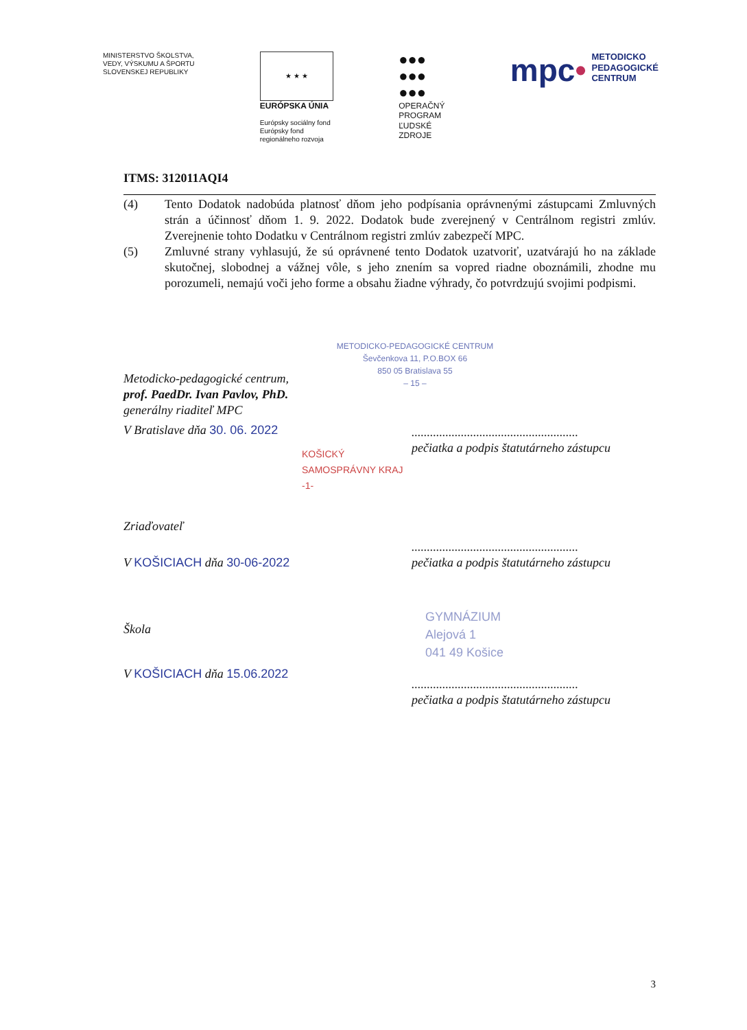MINISTERSTVO ŠKOLSTVA,
VEDY, VÝSKUMU A ŠPORTU
SLOVENSKEJ REPUBLIKY
★ ★ ★
EURÓPSKA ÚNIA
Európsky sociálny fond
Európsky fond
regionálneho rozvoja
●●●
●●●
●●●
OPERAČNÝ
PROGRAM
ĽUDSKÉ
ZDROJE
mpc• METODICKO
PEDAGOGICKÉ
CENTRUM
ITMS: 312011AQI4
(4) Tento Dodatok nadobúda platnosť dňom jeho podpísania oprávnenými zástupcami Zmluvných strán a účinnosť dňom 1. 9. 2022. Dodatok bude zverejnený v Centrálnom registri zmlúv. Zverejnenie tohto Dodatku v Centrálnom registri zmlúv zabezpečí MPC.
(5) Zmluvné strany vyhlasujú, že sú oprávnené tento Dodatok uzatvoriť, uzatvárajú ho na základe skutočnej, slobodnej a vážnej vôle, s jeho znením sa vopred riadne oboznámili, zhodne mu porozumeli, nemajú voči jeho forme a obsahu žiadne výhrady, čo potvrdzujú svojimi podpismi.
METODICKO-PEDAGOGICKÉ CENTRUM
Ševčenkova 11, P.O.BOX 66
850 05 Bratislava 55
– 15 –
Metodicko-pedagogické centrum,
prof. PaedDr. Ivan Pavlov, PhD.
generálny riaditeľ MPC
V Bratislave dňa 30. 06. 2022
......................................................
pečiatka a podpis štatutárneho zástupcu
KOŠICKÝ SAMOSPRÁVNY KRAJ -1-
Zriaďovateľ
......................................................
pečiatka a podpis štatutárneho zástupcu
V KOŠICIACH dňa 30-06-2022
Škola
GYMNÁZIUM
Alejová 1
041 49 Košice
V KOŠICIACH dňa 15.06.2022
......................................................
pečiatka a podpis štatutárneho zástupcu
3